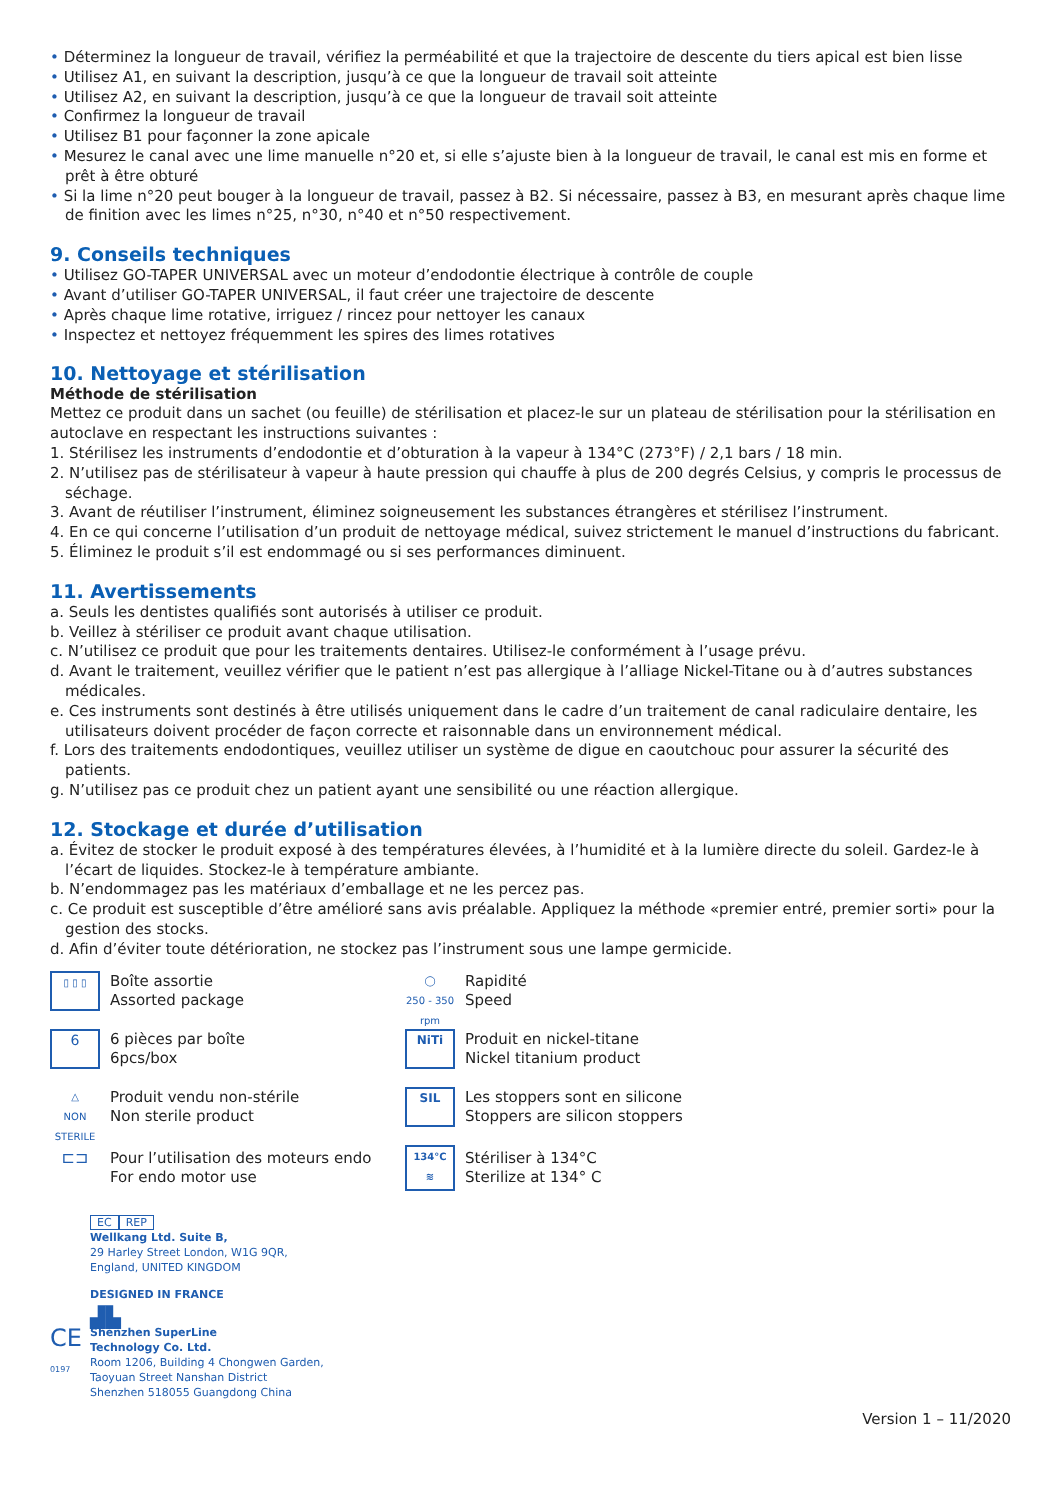• Déterminez la longueur de travail, vérifiez la perméabilité et que la trajectoire de descente du tiers apical est bien lisse
• Utilisez A1, en suivant la description, jusqu’à ce que la longueur de travail soit atteinte
• Utilisez A2, en suivant la description, jusqu’à ce que la longueur de travail soit atteinte
• Confirmez la longueur de travail
• Utilisez B1 pour façonner la zone apicale
• Mesurez le canal avec une lime manuelle n°20 et, si elle s’ajuste bien à la longueur de travail, le canal est mis en forme et prêt à être obturé
• Si la lime n°20 peut bouger à la longueur de travail, passez à B2. Si nécessaire, passez à B3, en mesurant après chaque lime de finition avec les limes n°25, n°30, n°40 et n°50 respectivement.
9. Conseils techniques
• Utilisez GO-TAPER UNIVERSAL avec un moteur d’endodontie électrique à contrôle de couple
• Avant d’utiliser GO-TAPER UNIVERSAL, il faut créer une trajectoire de descente
• Après chaque lime rotative, irriguez / rincez pour nettoyer les canaux
• Inspectez et nettoyez fréquemment les spires des limes rotatives
10. Nettoyage et stérilisation
Méthode de stérilisation
Mettez ce produit dans un sachet (ou feuille) de stérilisation et placez-le sur un plateau de stérilisation pour la stérilisation en autoclave en respectant les instructions suivantes :
1. Stérilisez les instruments d’endodontie et d’obturation à la vapeur à 134°C (273°F) / 2,1 bars / 18 min.
2. N’utilisez pas de stérilisateur à vapeur à haute pression qui chauffe à plus de 200 degrés Celsius, y compris le processus de séchage.
3. Avant de réutiliser l’instrument, éliminez soigneusement les substances étrangères et stérilisez l’instrument.
4. En ce qui concerne l’utilisation d’un produit de nettoyage médical, suivez strictement le manuel d’instructions du fabricant.
5. Éliminez le produit s’il est endommagé ou si ses performances diminuent.
11. Avertissements
a. Seuls les dentistes qualifiés sont autorisés à utiliser ce produit.
b. Veillez à stériliser ce produit avant chaque utilisation.
c. N’utilisez ce produit que pour les traitements dentaires. Utilisez-le conformément à l’usage prévu.
d. Avant le traitement, veuillez vérifier que le patient n’est pas allergique à l’alliage Nickel-Titane ou à d’autres substances médicales.
e. Ces instruments sont destinés à être utilisés uniquement dans le cadre d’un traitement de canal radiculaire dentaire, les utilisateurs doivent procéder de façon correcte et raisonnable dans un environnement médical.
f. Lors des traitements endodontiques, veuillez utiliser un système de digue en caoutchouc pour assurer la sécurité des patients.
g. N’utilisez pas ce produit chez un patient ayant une sensibilité ou une réaction allergique.
12. Stockage et durée d’utilisation
a. Évitez de stocker le produit exposé à des températures élevées, à l’humidité et à la lumière directe du soleil. Gardez-le à l’écart de liquides. Stockez-le à température ambiante.
b. N’endommagez pas les matériaux d’emballage et ne les percez pas.
c. Ce produit est susceptible d’être amélioré sans avis préalable. Appliquez la méthode «premier entré, premier sorti» pour la gestion des stocks.
d. Afin d’éviter toute détérioration, ne stockez pas l’instrument sous une lampe germicide.
▯ ▯ ▯
Boîte assortie
Assorted package
◯
250 - 350 rpm
Rapidité
Speed
6
6 pièces par boîte
6pcs/box
NiTi
Produit en nickel-titane
Nickel titanium product
△
NON STERILE
Produit vendu non-stérile
Non sterile product
SIL
Les stoppers sont en silicone
Stoppers are silicon stoppers
⊏⊐
Pour l’utilisation des moteurs endo
For endo motor use
134°C
≋
Stériliser à 134°C
Sterilize at 134° C
EC REP
Wellkang Ltd. Suite B,
29 Harley Street London, W1G 9QR,
England, UNITED KINGDOM
DESIGNED IN FRANCE
▟▙
CE
0197
Shenzhen SuperLine
Technology Co. Ltd.
Room 1206, Building 4 Chongwen Garden,
Taoyuan Street Nanshan District
Shenzhen 518055 Guangdong China
Version 1 – 11/2020